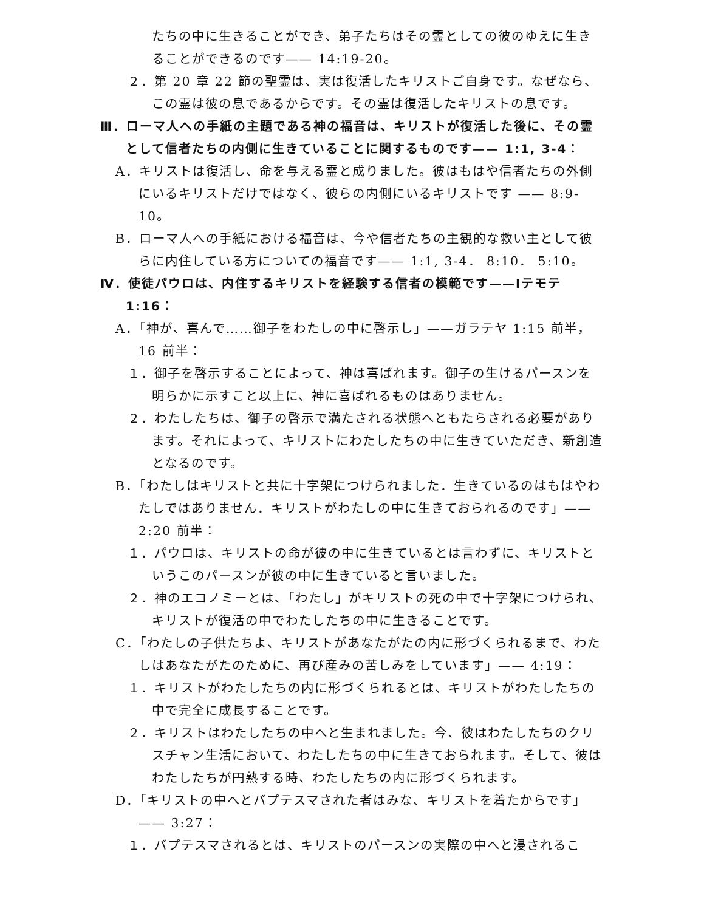たちの中に生きることができ、弟子たちはその霊としての彼のゆえに生きることができるのです—— 14:19-20。
２．第 20 章 22 節の聖霊は、実は復活したキリストご自身です。なぜなら、この霊は彼の息であるからです。その霊は復活したキリストの息です。
Ⅲ．ローマ人への手紙の主題である神の福音は、キリストが復活した後に、その霊として信者たちの内側に生きていることに関するものです—— 1:1, 3-4：
A．キリストは復活し、命を与える霊と成りました。彼はもはや信者たちの外側にいるキリストだけではなく、彼らの内側にいるキリストです —— 8:9-10。
B．ローマ人への手紙における福音は、今や信者たちの主観的な救い主として彼らに内住している方についての福音です—— 1:1, 3-4． 8:10． 5:10。
Ⅳ．使徒パウロは、内住するキリストを経験する信者の模範です——Ⅰテモテ 1:16：
A．「神が、喜んで……御子をわたしの中に啓示し」——ガラテヤ 1:15 前半，16 前半：
１．御子を啓示することによって、神は喜ばれます。御子の生けるパースンを明らかに示すこと以上に、神に喜ばれるものはありません。
２．わたしたちは、御子の啓示で満たされる状態へともたらされる必要があります。それによって、キリストにわたしたちの中に生きていただき、新創造となるのです。
B．「わたしはキリストと共に十字架につけられました．生きているのはもはやわたしではありません．キリストがわたしの中に生きておられるのです」—— 2:20 前半：
１．パウロは、キリストの命が彼の中に生きているとは言わずに、キリストというこのパースンが彼の中に生きていると言いました。
２．神のエコノミーとは、「わたし」がキリストの死の中で十字架につけられ、キリストが復活の中でわたしたちの中に生きることです。
C．「わたしの子供たちよ、キリストがあなたがたの内に形づくられるまで、わたしはあなたがたのために、再び産みの苦しみをしています」—— 4:19：
１．キリストがわたしたちの内に形づくられるとは、キリストがわたしたちの中で完全に成長することです。
２．キリストはわたしたちの中へと生まれました。今、彼はわたしたちのクリスチャン生活において、わたしたちの中に生きておられます。そして、彼はわたしたちが円熟する時、わたしたちの内に形づくられます。
D．「キリストの中へとバプテスマされた者はみな、キリストを着たからです」—— 3:27：
１．バプテスマされるとは、キリストのパースンの実際の中へと浸されるこ